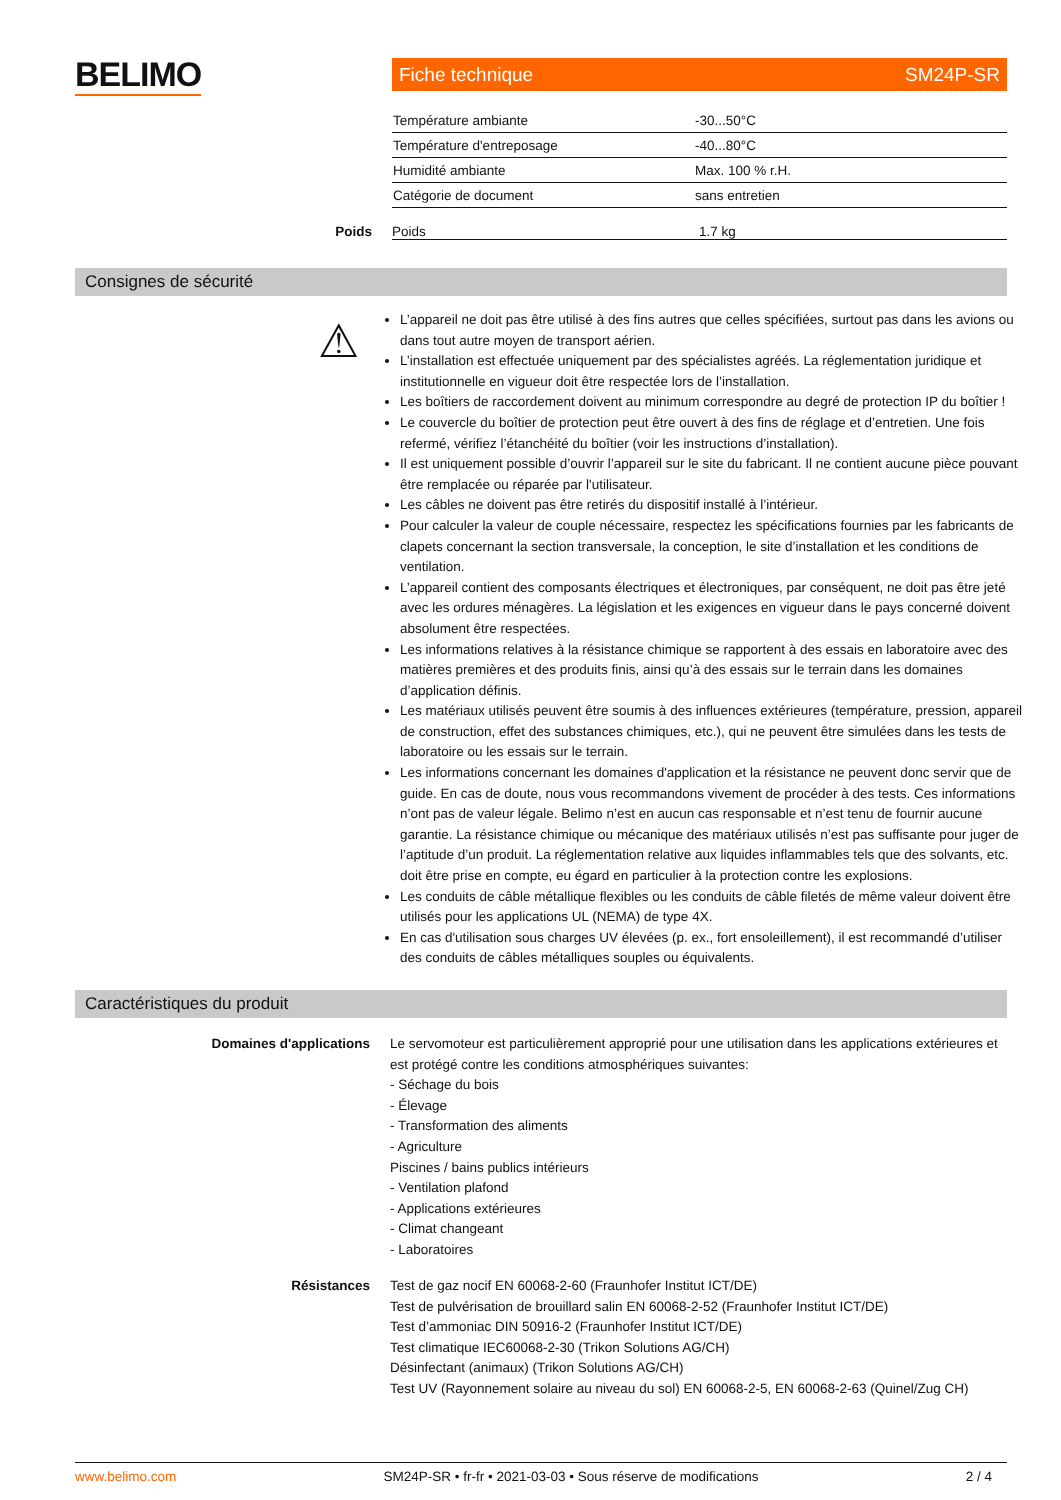BELIMO Fiche technique SM24P-SR
| Température ambiante | -30...50°C |
| Température d'entreposage | -40...80°C |
| Humidité ambiante | Max. 100 % r.H. |
| Catégorie de document | sans entretien |
Poids Poids 1.7 kg
Consignes de sécurité
⚠
L’appareil ne doit pas être utilisé à des fins autres que celles spécifiées, surtout pas dans les avions ou dans tout autre moyen de transport aérien.
L’installation est effectuée uniquement par des spécialistes agréés. La réglementation juridique et institutionnelle en vigueur doit être respectée lors de l’installation.
Les boîtiers de raccordement doivent au minimum correspondre au degré de protection IP du boîtier !
Le couvercle du boîtier de protection peut être ouvert à des fins de réglage et d’entretien. Une fois refermé, vérifiez l’étanchéité du boîtier (voir les instructions d’installation).
Il est uniquement possible d’ouvrir l’appareil sur le site du fabricant. Il ne contient aucune pièce pouvant être remplacée ou réparée par l'utilisateur.
Les câbles ne doivent pas être retirés du dispositif installé à l’intérieur.
Pour calculer la valeur de couple nécessaire, respectez les spécifications fournies par les fabricants de clapets concernant la section transversale, la conception, le site d’installation et les conditions de ventilation.
L’appareil contient des composants électriques et électroniques, par conséquent, ne doit pas être jeté avec les ordures ménagères. La législation et les exigences en vigueur dans le pays concerné doivent absolument être respectées.
Les informations relatives à la résistance chimique se rapportent à des essais en laboratoire avec des matières premières et des produits finis, ainsi qu’à des essais sur le terrain dans les domaines d’application définis.
Les matériaux utilisés peuvent être soumis à des influences extérieures (température, pression, appareil de construction, effet des substances chimiques, etc.), qui ne peuvent être simulées dans les tests de laboratoire ou les essais sur le terrain.
Les informations concernant les domaines d'application et la résistance ne peuvent donc servir que de guide. En cas de doute, nous vous recommandons vivement de procéder à des tests. Ces informations n’ont pas de valeur légale. Belimo n’est en aucun cas responsable et n’est tenu de fournir aucune garantie. La résistance chimique ou mécanique des matériaux utilisés n’est pas suffisante pour juger de l’aptitude d’un produit. La réglementation relative aux liquides inflammables tels que des solvants, etc. doit être prise en compte, eu égard en particulier à la protection contre les explosions.
Les conduits de câble métallique flexibles ou les conduits de câble filetés de même valeur doivent être utilisés pour les applications UL (NEMA) de type 4X.
En cas d'utilisation sous charges UV élevées (p. ex., fort ensoleillement), il est recommandé d’utiliser des conduits de câbles métalliques souples ou équivalents.
Caractéristiques du produit
Domaines d'applications
Le servomoteur est particulièrement approprié pour une utilisation dans les applications extérieures et est protégé contre les conditions atmosphériques suivantes:
- Séchage du bois
- Élevage
- Transformation des aliments
- Agriculture
Piscines / bains publics intérieurs
- Ventilation plafond
- Applications extérieures
- Climat changeant
- Laboratoires
Résistances Test de gaz nocif EN 60068-2-60 (Fraunhofer Institut ICT/DE)
Test de pulvérisation de brouillard salin EN 60068-2-52 (Fraunhofer Institut ICT/DE)
Test d’ammoniac DIN 50916-2 (Fraunhofer Institut ICT/DE)
Test climatique IEC60068-2-30 (Trikon Solutions AG/CH)
Désinfectant (animaux) (Trikon Solutions AG/CH)
Test UV (Rayonnement solaire au niveau du sol) EN 60068-2-5, EN 60068-2-63 (Quinel/Zug CH)
www.belimo.com SM24P-SR • fr-fr • 2021-03-03 • Sous réserve de modifications 2 / 4